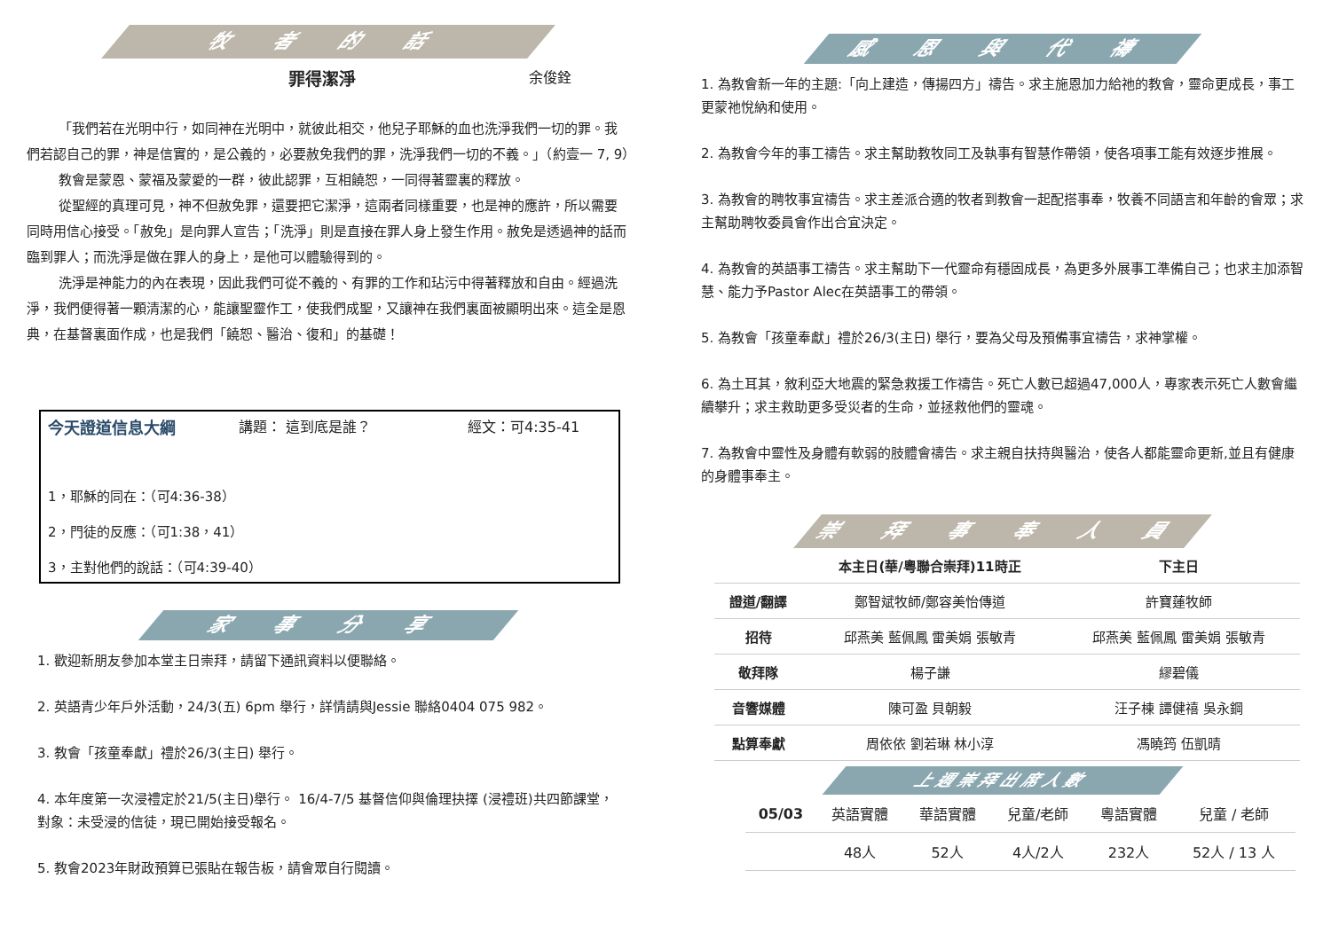牧 者 的 話
罪得潔淨 余俊銓
「我們若在光明中行，如同神在光明中，就彼此相交，他兒子耶穌的血也洗淨我們一切的罪。我們若認自己的罪，神是信實的，是公義的，必要赦免我們的罪，洗淨我們一切的不義。」（約壹一 7, 9）
教會是蒙恩、蒙福及蒙愛的一群，彼此認罪，互相饒恕，一同得著靈裏的釋放。
從聖經的真理可見，神不但赦免罪，還要把它潔淨，這兩者同樣重要，也是神的應許，所以需要同時用信心接受。「赦免」是向罪人宣告；「洗淨」則是直接在罪人身上發生作用。赦免是透過神的話而臨到罪人；而洗淨是做在罪人的身上，是他可以體驗得到的。
洗淨是神能力的內在表現，因此我們可從不義的、有罪的工作和玷污中得著釋放和自由。經過洗淨，我們便得著一顆清潔的心，能讓聖靈作工，使我們成聖，又讓神在我們裏面被顯明出來。這全是恩典，在基督裏面作成，也是我們「饒恕、醫治、復和」的基礎！
今天證道信息大綱 講題： 這到底是誰？ 經文：可4:35-41
1，耶穌的同在：（可4:36-38）
2，門徒的反應：（可1:38，41）
3，主對他們的說話：（可4:39-40）
家 事 分 享
1. 歡迎新朋友參加本堂主日崇拜，請留下通訊資料以便聯絡。
2. 英語青少年戶外活動，24/3(五) 6pm 舉行，詳情請與Jessie 聯絡0404 075 982。
3. 教會「孩童奉獻」禮於26/3(主日) 舉行。
4. 本年度第一次浸禮定於21/5(主日)舉行。 16/4-7/5 基督信仰與倫理抉擇 (浸禮班)共四節課堂，對象：未受浸的信徒，現已開始接受報名。
5. 教會2023年財政預算已張貼在報告板，請會眾自行閱讀。
感 恩 與 代 禱
1. 為教會新一年的主題:「向上建造，傳揚四方」禱告。求主施恩加力給祂的教會，靈命更成長，事工更蒙祂悅納和使用。
2. 為教會今年的事工禱告。求主幫助教牧同工及執事有智慧作帶領，使各項事工能有效逐步推展。
3. 為教會的聘牧事宜禱告。求主差派合適的牧者到教會一起配搭事奉，牧養不同語言和年齡的會眾；求主幫助聘牧委員會作出合宜決定。
4. 為教會的英語事工禱告。求主幫助下一代靈命有穩固成長，為更多外展事工準備自己；也求主加添智慧、能力予Pastor Alec在英語事工的帶領。
5. 為教會「孩童奉獻」禮於26/3(主日) 舉行，要為父母及預備事宜禱告，求神掌權。
6. 為土耳其，敘利亞大地震的緊急救援工作禱告。死亡人數已超過47,000人，專家表示死亡人數會繼續攀升；求主救助更多受災者的生命，並拯救他們的靈魂。
7. 為教會中靈性及身體有軟弱的肢體會禱告。求主親自扶持與醫治，使各人都能靈命更新,並且有健康的身體事奉主。
崇 拜 事 奉 人 員
| | 本主日(華/粵聯合崇拜)11時正 | 下主日 |
| --- | --- | --- |
| 證道/翻譯 | 鄭智斌牧師/鄭容美怡傳道 | 許寶蓮牧師 |
| 招待 | 邱燕美 藍佩鳳 雷美娟 張敏青 | 邱燕美 藍佩鳳 雷美娟 張敏青 |
| 敬拜隊 | 楊子謙 | 繆碧儀 |
| 音響媒體 | 陳可盈 貝朝毅 | 汪子棟 譚健禧 吳永鋼 |
| 點算奉獻 | 周依依 劉若琳 林小淳 | 馮曉筠 伍凱晴 |
上週崇拜出席人數
| 05/03 | 英語實體 | 華語實體 | 兒童/老師 | 粵語實體 | 兒童 / 老師 |
| | 48人 | 52人 | 4人/2人 | 232人 | 52人 / 13 人 |